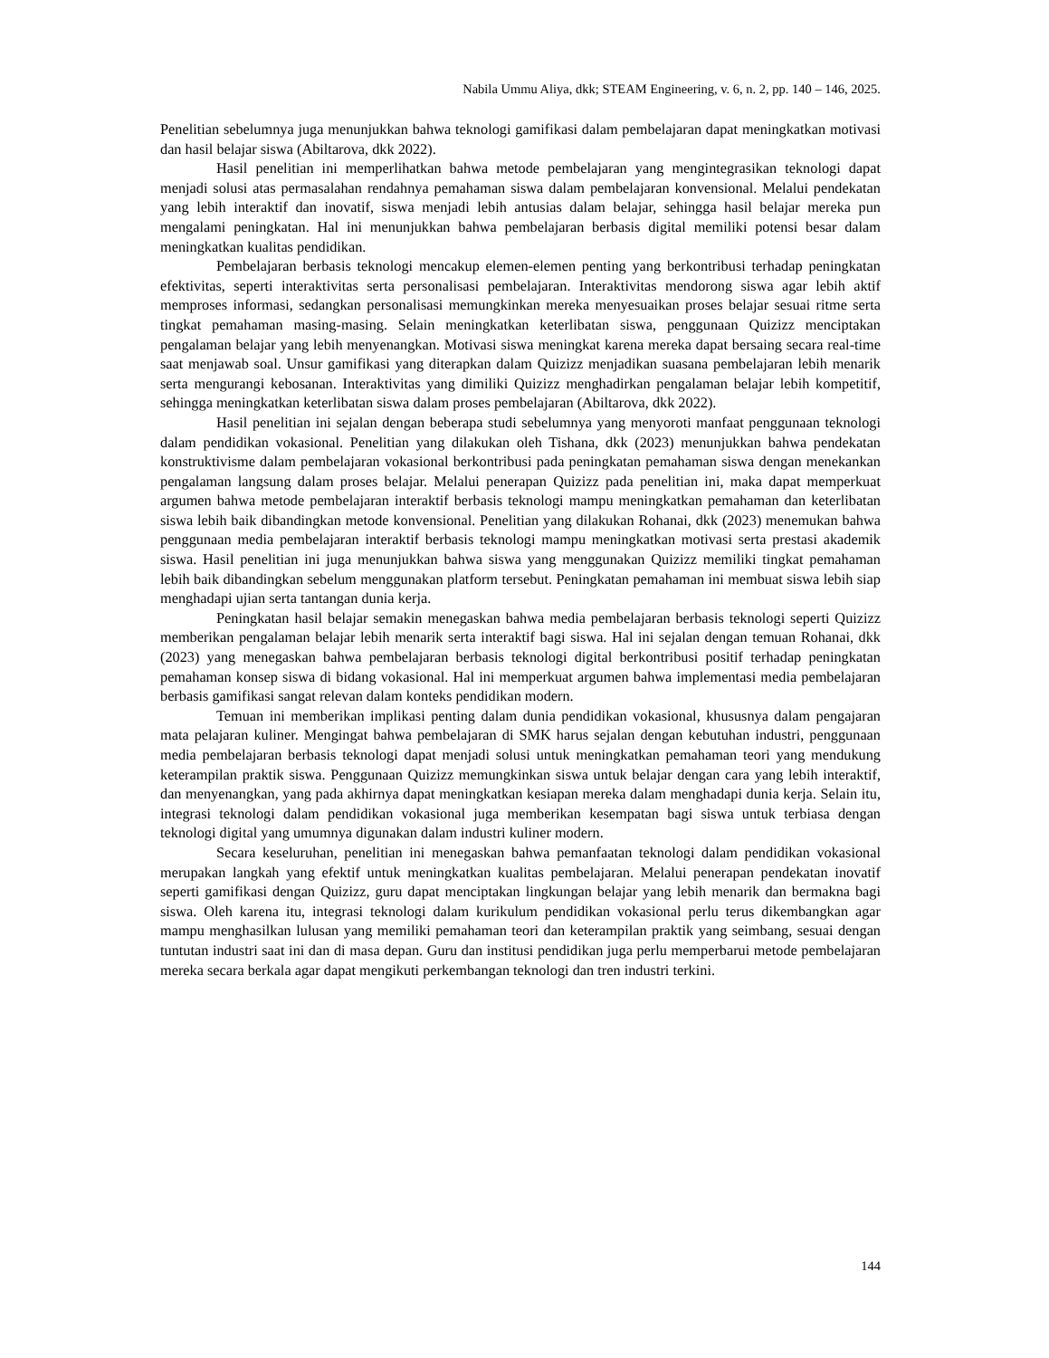Nabila Ummu Aliya, dkk; STEAM Engineering, v. 6, n. 2, pp. 140 – 146, 2025.
Penelitian sebelumnya juga menunjukkan bahwa teknologi gamifikasi dalam pembelajaran dapat meningkatkan motivasi dan hasil belajar siswa (Abiltarova, dkk 2022).
Hasil penelitian ini memperlihatkan bahwa metode pembelajaran yang mengintegrasikan teknologi dapat menjadi solusi atas permasalahan rendahnya pemahaman siswa dalam pembelajaran konvensional. Melalui pendekatan yang lebih interaktif dan inovatif, siswa menjadi lebih antusias dalam belajar, sehingga hasil belajar mereka pun mengalami peningkatan. Hal ini menunjukkan bahwa pembelajaran berbasis digital memiliki potensi besar dalam meningkatkan kualitas pendidikan.
Pembelajaran berbasis teknologi mencakup elemen-elemen penting yang berkontribusi terhadap peningkatan efektivitas, seperti interaktivitas serta personalisasi pembelajaran. Interaktivitas mendorong siswa agar lebih aktif memproses informasi, sedangkan personalisasi memungkinkan mereka menyesuaikan proses belajar sesuai ritme serta tingkat pemahaman masing-masing. Selain meningkatkan keterlibatan siswa, penggunaan Quizizz menciptakan pengalaman belajar yang lebih menyenangkan. Motivasi siswa meningkat karena mereka dapat bersaing secara real-time saat menjawab soal. Unsur gamifikasi yang diterapkan dalam Quizizz menjadikan suasana pembelajaran lebih menarik serta mengurangi kebosanan. Interaktivitas yang dimiliki Quizizz menghadirkan pengalaman belajar lebih kompetitif, sehingga meningkatkan keterlibatan siswa dalam proses pembelajaran (Abiltarova, dkk 2022).
Hasil penelitian ini sejalan dengan beberapa studi sebelumnya yang menyoroti manfaat penggunaan teknologi dalam pendidikan vokasional. Penelitian yang dilakukan oleh Tishana, dkk (2023) menunjukkan bahwa pendekatan konstruktivisme dalam pembelajaran vokasional berkontribusi pada peningkatan pemahaman siswa dengan menekankan pengalaman langsung dalam proses belajar. Melalui penerapan Quizizz pada penelitian ini, maka dapat memperkuat argumen bahwa metode pembelajaran interaktif berbasis teknologi mampu meningkatkan pemahaman dan keterlibatan siswa lebih baik dibandingkan metode konvensional. Penelitian yang dilakukan Rohanai, dkk (2023) menemukan bahwa penggunaan media pembelajaran interaktif berbasis teknologi mampu meningkatkan motivasi serta prestasi akademik siswa. Hasil penelitian ini juga menunjukkan bahwa siswa yang menggunakan Quizizz memiliki tingkat pemahaman lebih baik dibandingkan sebelum menggunakan platform tersebut. Peningkatan pemahaman ini membuat siswa lebih siap menghadapi ujian serta tantangan dunia kerja.
Peningkatan hasil belajar semakin menegaskan bahwa media pembelajaran berbasis teknologi seperti Quizizz memberikan pengalaman belajar lebih menarik serta interaktif bagi siswa. Hal ini sejalan dengan temuan Rohanai, dkk (2023) yang menegaskan bahwa pembelajaran berbasis teknologi digital berkontribusi positif terhadap peningkatan pemahaman konsep siswa di bidang vokasional. Hal ini memperkuat argumen bahwa implementasi media pembelajaran berbasis gamifikasi sangat relevan dalam konteks pendidikan modern.
Temuan ini memberikan implikasi penting dalam dunia pendidikan vokasional, khususnya dalam pengajaran mata pelajaran kuliner. Mengingat bahwa pembelajaran di SMK harus sejalan dengan kebutuhan industri, penggunaan media pembelajaran berbasis teknologi dapat menjadi solusi untuk meningkatkan pemahaman teori yang mendukung keterampilan praktik siswa. Penggunaan Quizizz memungkinkan siswa untuk belajar dengan cara yang lebih interaktif, dan menyenangkan, yang pada akhirnya dapat meningkatkan kesiapan mereka dalam menghadapi dunia kerja. Selain itu, integrasi teknologi dalam pendidikan vokasional juga memberikan kesempatan bagi siswa untuk terbiasa dengan teknologi digital yang umumnya digunakan dalam industri kuliner modern.
Secara keseluruhan, penelitian ini menegaskan bahwa pemanfaatan teknologi dalam pendidikan vokasional merupakan langkah yang efektif untuk meningkatkan kualitas pembelajaran. Melalui penerapan pendekatan inovatif seperti gamifikasi dengan Quizizz, guru dapat menciptakan lingkungan belajar yang lebih menarik dan bermakna bagi siswa. Oleh karena itu, integrasi teknologi dalam kurikulum pendidikan vokasional perlu terus dikembangkan agar mampu menghasilkan lulusan yang memiliki pemahaman teori dan keterampilan praktik yang seimbang, sesuai dengan tuntutan industri saat ini dan di masa depan. Guru dan institusi pendidikan juga perlu memperbarui metode pembelajaran mereka secara berkala agar dapat mengikuti perkembangan teknologi dan tren industri terkini.
144